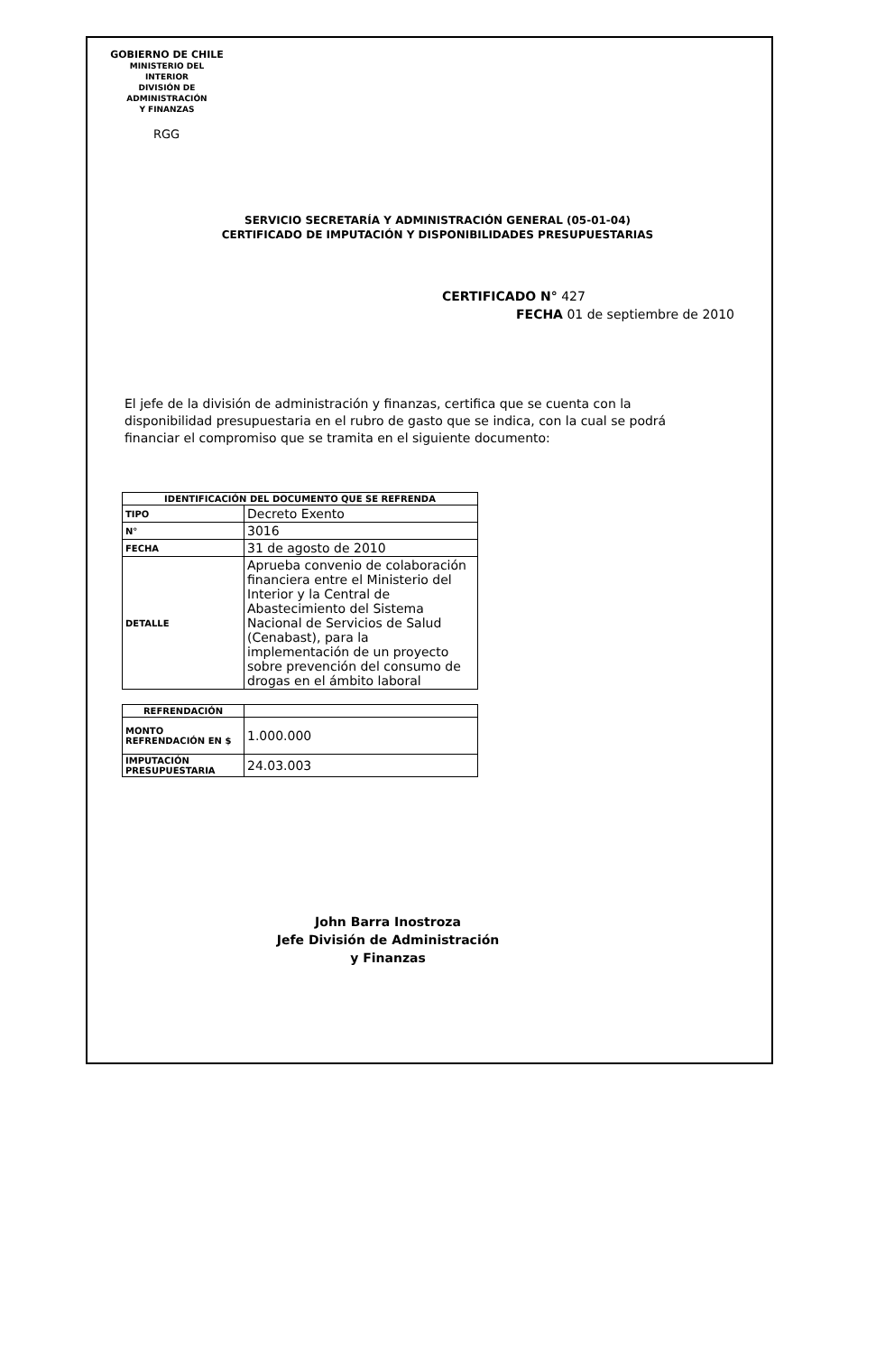GOBIERNO DE CHILE
MINISTERIO DEL INTERIOR
DIVISIÓN DE ADMINISTRACIÓN
Y FINANZAS
RGG
SERVICIO SECRETARÍA Y ADMINISTRACIÓN GENERAL (05-01-04)
CERTIFICADO DE IMPUTACIÓN Y DISPONIBILIDADES PRESUPUESTARIAS
CERTIFICADO N° 427
FECHA 01 de septiembre de 2010
El jefe de la división de administración y finanzas, certifica que se cuenta con la disponibilidad presupuestaria en el rubro de gasto que se indica, con la cual se podrá financiar el compromiso que se tramita en el siguiente documento:
| IDENTIFICACIÓN DEL DOCUMENTO QUE SE REFRENDA | |
| --- | --- |
| TIPO | Decreto Exento |
| N° | 3016 |
| FECHA | 31 de agosto de 2010 |
| DETALLE | Aprueba convenio de colaboración financiera entre el Ministerio del Interior y la Central de Abastecimiento del Sistema Nacional de Servicios de Salud (Cenabast), para la implementación de un proyecto sobre prevención del consumo de drogas en el ámbito laboral |
| REFRENDACIÓN | |
| MONTO REFRENDACIÓN EN $ | 1.000.000 |
| IMPUTACIÓN PRESUPUESTARIA | 24.03.003 |
John Barra Inostroza
Jefe División de Administración
y Finanzas